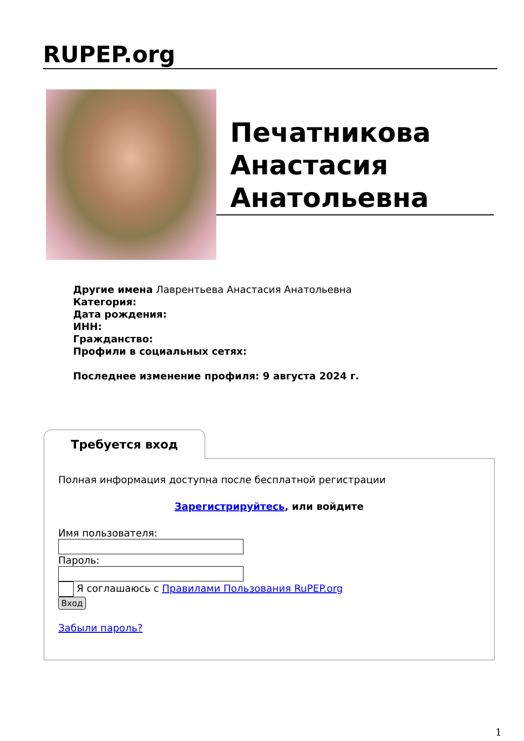RUPEP.org
Печатникова Анастасия Анатольевна
Другие имена Лаврентьева Анастасия Анатольевна
Категория:
Дата рождения:
ИНН:
Гражданство:
Профили в социальных сетях:
Последнее изменение профиля: 9 августа 2024 г.
Требуется вход
Полная информация доступна после бесплатной регистрации
Зарегистрируйтесь, или войдите
Имя пользователя:
Пароль:
Я соглашаюсь с Правилами Пользования RuPEP.org
Вход
Забыли пароль?
1